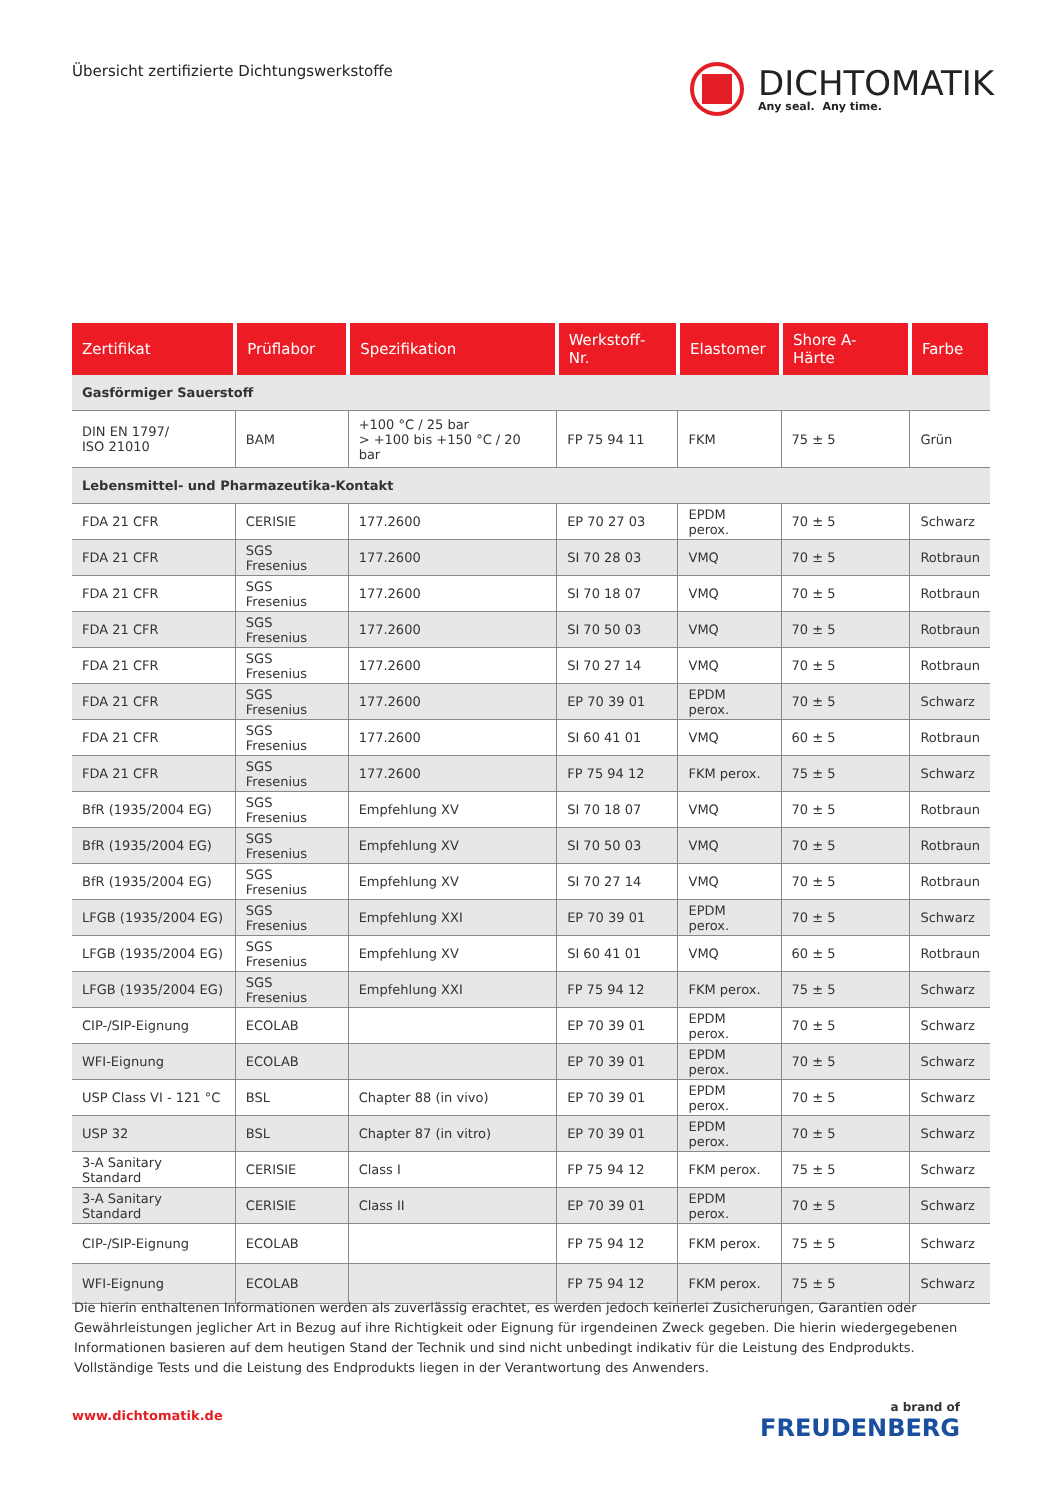Übersicht zertifizierte Dichtungswerkstoffe
DICHTOMATIK
Any seal. Any time.
| Zertifikat | Prüflabor | Spezifikation | Werkstoff-Nr. | Elastomer | Shore A-Härte | Farbe |
| --- | --- | --- | --- | --- | --- | --- |
| Gasförmiger Sauerstoff | | | | | | |
| DIN EN 1797/ ISO 21010 | BAM | +100 °C / 25 bar > +100 bis +150 °C / 20 bar | FP 75 94 11 | FKM | 75 ± 5 | Grün |
| Lebensmittel- und Pharmazeutika-Kontakt | | | | | | |
| FDA 21 CFR | CERISIE | 177.2600 | EP 70 27 03 | EPDM perox. | 70 ± 5 | Schwarz |
| FDA 21 CFR | SGS Fresenius | 177.2600 | SI 70 28 03 | VMQ | 70 ± 5 | Rotbraun |
| FDA 21 CFR | SGS Fresenius | 177.2600 | SI 70 18 07 | VMQ | 70 ± 5 | Rotbraun |
| FDA 21 CFR | SGS Fresenius | 177.2600 | SI 70 50 03 | VMQ | 70 ± 5 | Rotbraun |
| FDA 21 CFR | SGS Fresenius | 177.2600 | SI 70 27 14 | VMQ | 70 ± 5 | Rotbraun |
| FDA 21 CFR | SGS Fresenius | 177.2600 | EP 70 39 01 | EPDM perox. | 70 ± 5 | Schwarz |
| FDA 21 CFR | SGS Fresenius | 177.2600 | SI 60 41 01 | VMQ | 60 ± 5 | Rotbraun |
| FDA 21 CFR | SGS Fresenius | 177.2600 | FP 75 94 12 | FKM perox. | 75 ± 5 | Schwarz |
| BfR (1935/2004 EG) | SGS Fresenius | Empfehlung XV | SI 70 18 07 | VMQ | 70 ± 5 | Rotbraun |
| BfR (1935/2004 EG) | SGS Fresenius | Empfehlung XV | SI 70 50 03 | VMQ | 70 ± 5 | Rotbraun |
| BfR (1935/2004 EG) | SGS Fresenius | Empfehlung XV | SI 70 27 14 | VMQ | 70 ± 5 | Rotbraun |
| LFGB (1935/2004 EG) | SGS Fresenius | Empfehlung XXI | EP 70 39 01 | EPDM perox. | 70 ± 5 | Schwarz |
| LFGB (1935/2004 EG) | SGS Fresenius | Empfehlung XV | SI 60 41 01 | VMQ | 60 ± 5 | Rotbraun |
| LFGB (1935/2004 EG) | SGS Fresenius | Empfehlung XXI | FP 75 94 12 | FKM perox. | 75 ± 5 | Schwarz |
| CIP-/SIP-Eignung | ECOLAB | | EP 70 39 01 | EPDM perox. | 70 ± 5 | Schwarz |
| WFI-Eignung | ECOLAB | | EP 70 39 01 | EPDM perox. | 70 ± 5 | Schwarz |
| USP Class VI - 121 °C | BSL | Chapter 88 (in vivo) | EP 70 39 01 | EPDM perox. | 70 ± 5 | Schwarz |
| USP 32 | BSL | Chapter 87 (in vitro) | EP 70 39 01 | EPDM perox. | 70 ± 5 | Schwarz |
| 3-A Sanitary Standard | CERISIE | Class I | FP 75 94 12 | FKM perox. | 75 ± 5 | Schwarz |
| 3-A Sanitary Standard | CERISIE | Class II | EP 70 39 01 | EPDM perox. | 70 ± 5 | Schwarz |
| CIP-/SIP-Eignung | ECOLAB | | FP 75 94 12 | FKM perox. | 75 ± 5 | Schwarz |
| WFI-Eignung | ECOLAB | | FP 75 94 12 | FKM perox. | 75 ± 5 | Schwarz |
Die hierin enthaltenen Informationen werden als zuverlässig erachtet, es werden jedoch keinerlei Zusicherungen, Garantien oder Gewährleistungen jeglicher Art in Bezug auf ihre Richtigkeit oder Eignung für irgendeinen Zweck gegeben. Die hierin wiedergegebenen Informationen basieren auf dem heutigen Stand der Technik und sind nicht unbedingt indikativ für die Leistung des Endprodukts. Vollständige Tests und die Leistung des Endprodukts liegen in der Verantwortung des Anwenders.
www.dichtomatik.de
a brand of
FREUDENBERG